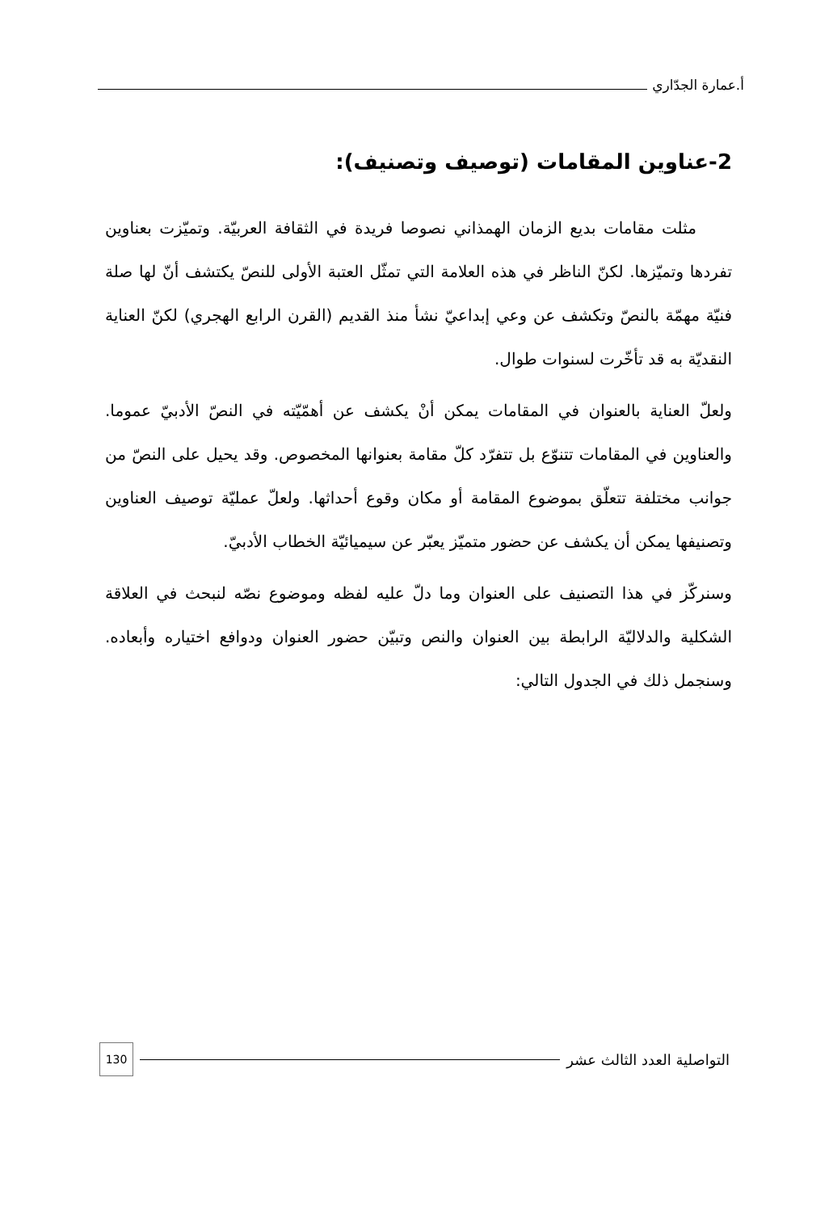أ.عمارة الجدّاري
2-عناوين المقامات (توصيف وتصنيف):
مثلت مقامات بديع الزمان الهمذاني نصوصا فريدة في الثقافة العربيّة. وتميّزت بعناوين تفردها وتميّزها. لكنّ الناظر في هذه العلامة التي تمثّل العتبة الأولى للنصّ يكتشف أنّ لها صلة فنيّة مهمّة بالنصّ وتكشف عن وعي إبداعيّ نشأ منذ القديم (القرن الرابع الهجري) لكنّ العناية النقديّة به قد تأخّرت لسنوات طوال.
ولعلّ العناية بالعنوان في المقامات يمكن أنْ يكشف عن أهمّيّته في النصّ الأدبيّ عموما. والعناوين في المقامات تتنوّع بل تتفرّد كلّ مقامة بعنوانها المخصوص. وقد يحيل على النصّ من جوانب مختلفة تتعلّق بموضوع المقامة أو مكان وقوع أحداثها. ولعلّ عمليّة توصيف العناوين وتصنيفها يمكن أن يكشف عن حضور متميّز يعبّر عن سيميائيّة الخطاب الأدبيّ.
وسنركّز في هذا التصنيف على العنوان وما دلّ عليه لفظه وموضوع نصّه لنبحث في العلاقة الشكلية والدلاليّة الرابطة بين العنوان والنص وتبيّن حضور العنوان ودوافع اختياره وأبعاده. وسنجمل ذلك في الجدول التالي:
التواصلية العدد الثالث عشر 130